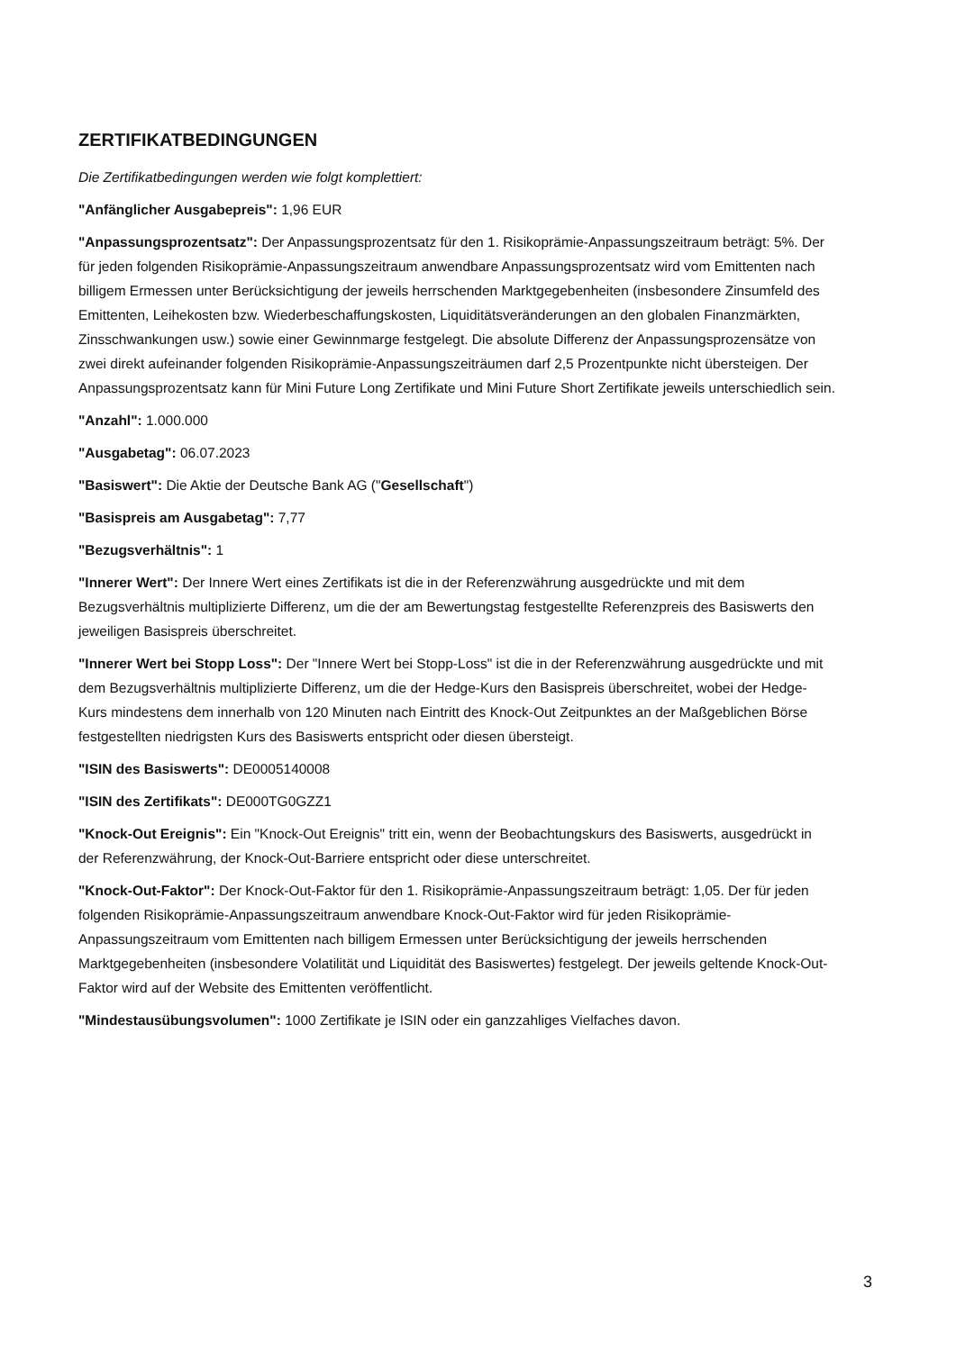ZERTIFIKATBEDINGUNGEN
Die Zertifikatbedingungen werden wie folgt komplettiert:
"Anfänglicher Ausgabepreis": 1,96 EUR
"Anpassungsprozentsatz": Der Anpassungsprozentsatz für den 1. Risikoprämie-Anpassungszeitraum beträgt: 5%. Der für jeden folgenden Risikoprämie-Anpassungszeitraum anwendbare Anpassungsprozentsatz wird vom Emittenten nach billigem Ermessen unter Berücksichtigung der jeweils herrschenden Marktgegebenheiten (insbesondere Zinsumfeld des Emittenten, Leihekosten bzw. Wiederbeschaffungskosten, Liquiditätsveränderungen an den globalen Finanzmärkten, Zinsschwankungen usw.) sowie einer Gewinnmarge festgelegt. Die absolute Differenz der Anpassungsprozensätze von zwei direkt aufeinander folgenden Risikoprämie-Anpassungszeiträumen darf 2,5 Prozentpunkte nicht übersteigen. Der Anpassungsprozentsatz kann für Mini Future Long Zertifikate und Mini Future Short Zertifikate jeweils unterschiedlich sein.
"Anzahl": 1.000.000
"Ausgabetag": 06.07.2023
"Basiswert": Die Aktie der Deutsche Bank AG ("Gesellschaft")
"Basispreis am Ausgabetag": 7,77
"Bezugsverhältnis": 1
"Innerer Wert": Der Innere Wert eines Zertifikats ist die in der Referenzwährung ausgedrückte und mit dem Bezugsverhältnis multiplizierte Differenz, um die der am Bewertungstag festgestellte Referenzpreis des Basiswerts den jeweiligen Basispreis überschreitet.
"Innerer Wert bei Stopp Loss": Der "Innere Wert bei Stopp-Loss" ist die in der Referenzwährung ausgedrückte und mit dem Bezugsverhältnis multiplizierte Differenz, um die der Hedge-Kurs den Basispreis überschreitet, wobei der Hedge-Kurs mindestens dem innerhalb von 120 Minuten nach Eintritt des Knock-Out Zeitpunktes an der Maßgeblichen Börse festgestellten niedrigsten Kurs des Basiswerts entspricht oder diesen übersteigt.
"ISIN des Basiswerts": DE0005140008
"ISIN des Zertifikats": DE000TG0GZZ1
"Knock-Out Ereignis": Ein "Knock-Out Ereignis" tritt ein, wenn der Beobachtungskurs des Basiswerts, ausgedrückt in der Referenzwährung, der Knock-Out-Barriere entspricht oder diese unterschreitet.
"Knock-Out-Faktor": Der Knock-Out-Faktor für den 1. Risikoprämie-Anpassungszeitraum beträgt: 1,05. Der für jeden folgenden Risikoprämie-Anpassungszeitraum anwendbare Knock-Out-Faktor wird für jeden Risikoprämie-Anpassungszeitraum vom Emittenten nach billigem Ermessen unter Berücksichtigung der jeweils herrschenden Marktgegebenheiten (insbesondere Volatilität und Liquidität des Basiswertes) festgelegt. Der jeweils geltende Knock-Out-Faktor wird auf der Website des Emittenten veröffentlicht.
"Mindestausübungsvolumen": 1000 Zertifikate je ISIN oder ein ganzzahliges Vielfaches davon.
3